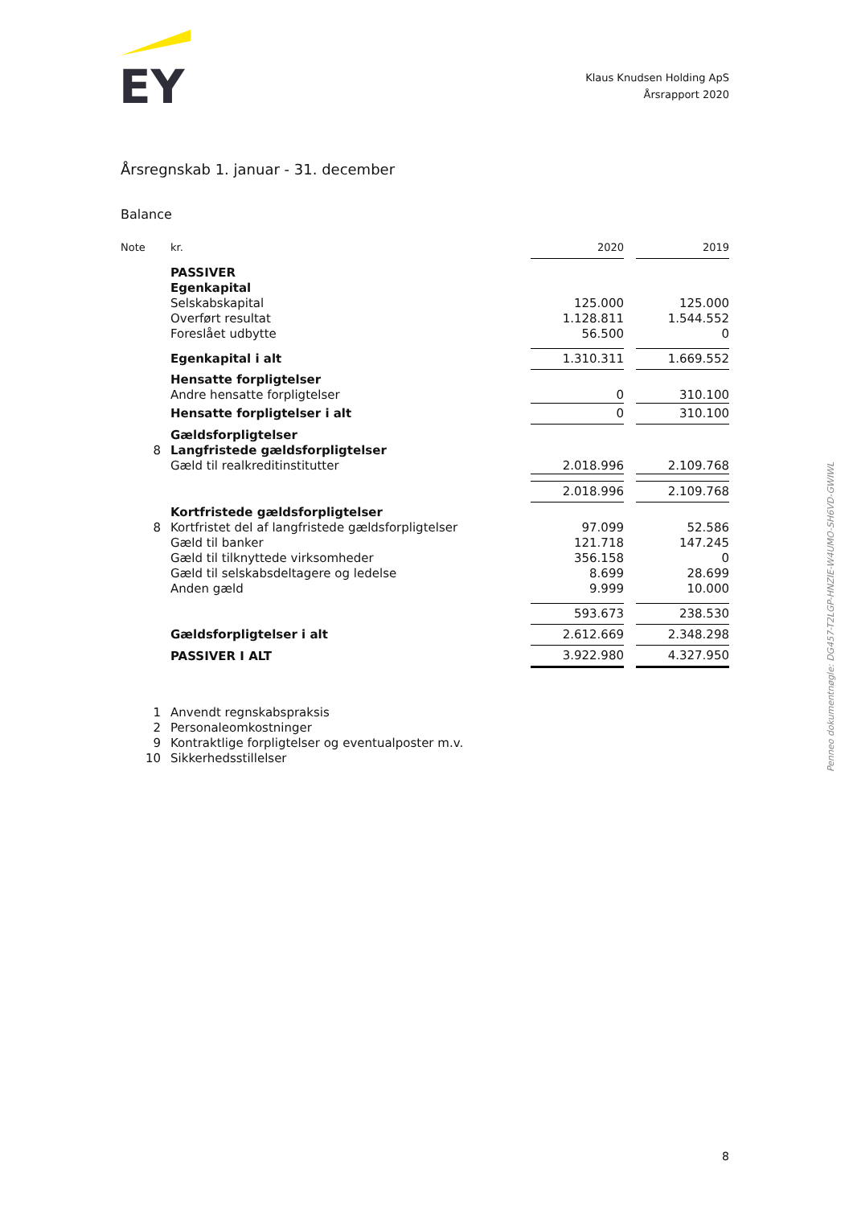EY
Klaus Knudsen Holding ApS
Årsrapport 2020
Årsregnskab 1. januar - 31. december
Balance
| Note | kr. | 2020 | | 2019 |
| --- | --- | --- | --- | --- |
| | PASSIVER | | | |
| | Egenkapital | | | |
| | Selskabskapital | 125.000 | | 125.000 |
| | Overført resultat | 1.128.811 | | 1.544.552 |
| | Foreslået udbytte | 56.500 | | 0 |
| | Egenkapital i alt | 1.310.311 | | 1.669.552 |
| | Hensatte forpligtelser | | | |
| | Andre hensatte forpligtelser | 0 | | 310.100 |
| | Hensatte forpligtelser i alt | 0 | | 310.100 |
| | Gældsforpligtelser | | | |
| 8 | Langfristede gældsforpligtelser | | | |
| | Gæld til realkreditinstitutter | 2.018.996 | | 2.109.768 |
| | | 2.018.996 | | 2.109.768 |
| | Kortfristede gældsforpligtelser | | | |
| 8 | Kortfristet del af langfristede gældsforpligtelser | 97.099 | | 52.586 |
| | Gæld til banker | 121.718 | | 147.245 |
| | Gæld til tilknyttede virksomheder | 356.158 | | 0 |
| | Gæld til selskabsdeltagere og ledelse | 8.699 | | 28.699 |
| | Anden gæld | 9.999 | | 10.000 |
| | | 593.673 | | 238.530 |
| | Gældsforpligtelser i alt | 2.612.669 | | 2.348.298 |
| | PASSIVER I ALT | 3.922.980 | | 4.327.950 |
| 1 | Anvendt regnskabspraksis |
| 2 | Personaleomkostninger |
| 9 | Kontraktlige forpligtelser og eventualposter m.v. |
| 10 | Sikkerhedsstillelser |
Penneo dokumentnøgle: DG457-T2LGP-HNZIE-W4UMO-SH6VD-GWIWL
8